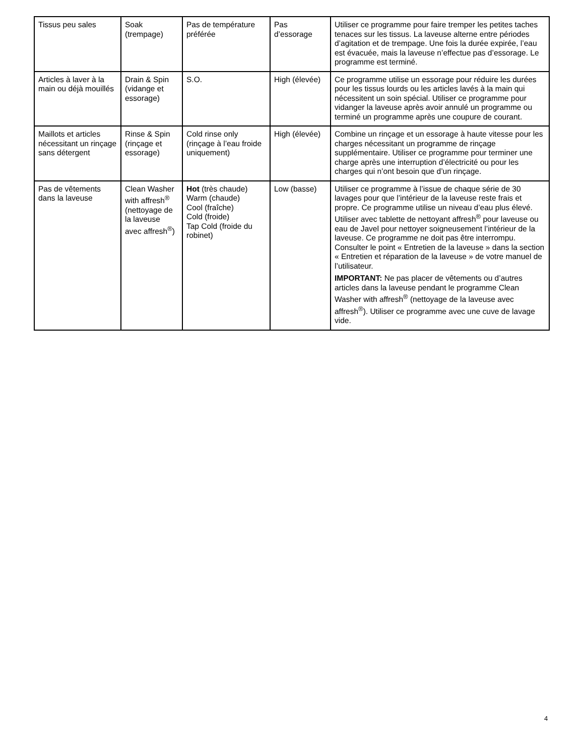| Tissus peu sales | Soak (trempage) | Pas de température préférée | Pas d’essorage | Utiliser ce programme pour faire tremper les petites taches tenaces sur les tissus. La laveuse alterne entre périodes d’agitation et de trempage. Une fois la durée expirée, l’eau est évacuée, mais la laveuse n’effectue pas d’essorage. Le programme est terminé. |
| Articles à laver à la main ou déjà mouillés | Drain & Spin (vidange et essorage) | S.O. | High (élevée) | Ce programme utilise un essorage pour réduire les durées pour les tissus lourds ou les articles lavés à la main qui nécessitent un soin spécial. Utiliser ce programme pour vidanger la laveuse après avoir annulé un programme ou terminé un programme après une coupure de courant. |
| Maillots et articles nécessitant un rinçage sans détergent | Rinse & Spin (rinçage et essorage) | Cold rinse only (rinçage à l’eau froide uniquement) | High (élevée) | Combine un rinçage et un essorage à haute vitesse pour les charges nécessitant un programme de rinçage supplémentaire. Utiliser ce programme pour terminer une charge après une interruption d’électricité ou pour les charges qui n’ont besoin que d’un rinçage. |
| Pas de vêtements dans la laveuse | Clean Washer with affresh<sup>®</sup> (nettoyage de la laveuse avec affresh<sup>®</sup>) | Hot (très chaude) Warm (chaude) Cool (fraîche) Cold (froide) Tap Cold (froide du robinet) | Low (basse) | Utiliser ce programme à l’issue de chaque série de 30 lavages pour que l’intérieur de la laveuse reste frais et propre. Ce programme utilise un niveau d’eau plus élevé. Utiliser avec tablette de nettoyant affresh<sup>®</sup> pour laveuse ou eau de Javel pour nettoyer soigneusement l’intérieur de la laveuse. Ce programme ne doit pas être interrompu. Consulter le point « Entretien de la laveuse » dans la section « Entretien et réparation de la laveuse » de votre manuel de l’utilisateur. IMPORTANT: Ne pas placer de vêtements ou d’autres articles dans la laveuse pendant le programme Clean Washer with affresh<sup>®</sup> (nettoyage de la laveuse avec affresh<sup>®</sup>). Utiliser ce programme avec une cuve de lavage vide. |
4